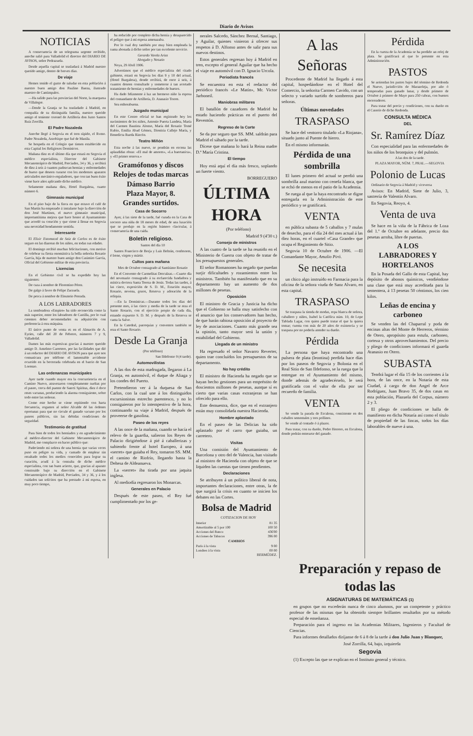Diario de Avisos
NOTICIAS
A consecuencia de un telegrama urgente recibido, anoche salió para Valladolid el director del DIARIO DE AVISOS, señor Pedrazuela.
Desde aquella capital se trasladará á Madrid nuestro querido amigo, dentro de breves días.
De viaje
Hemos tenido el gusto de saludar en esta población á nuestro buen amigo don Paulino Baeza, ilustrado maestro de Cantimpalos.
—Ha salido para las provincias del Norte, la marquesa de Villalegre.
—Desde la Granja se ha trasladado á Madrid, en compañía de su distinguida familia, nuestro querido amigo el teniente coronel de Artillería don Justo Santos Ruiz Zorrilla.
El Padre Nozaleda
Anoche llegó á Segovia en el tren rápido, el Rvmo. Padre Nozaleda, Arzobispo que fué de Manila.
Se hospeda en el Colegio que tienen establecido en esta Capital los Religiosos Dominicos.
Mañana diez es el último día que estará en Segovia el médico especialista, Director del Gabinete Mecanoterápico de Madrid, Preciados, 34 y 36, y recibirá de diez á seis á cuantos padezcan hernias y enfermedades de hueso que deseen curarse con los modernos aparatos articulados mecánico-reguladores, que con tan buen éxito viene hace años aplicando dicho médico.
Solamente mañana diez, Hotel Burgalesa, cuarto número 6.
Gimnasio municipal
En el piso bajo de la finca en que estuvo el café de San Martín ha empezado á instalarse bajo la dirección de don José Martínez, el nuevo gimnasio municipal, importantísima mejora que hace honor al Ayuntamiento que acordó su creación y que viene á llenar en Segovia una necesidad hondamente sentida.
Interesante
El Elixir Estomacal de Saiz de Carlos es de éxito seguro en las diarreas de los niños, en todas sus edades.
El domingo recibió muchas felicitaciones, con motivo de celebrar su fiesta onomástica la bella señorita Rosario García, hija de nuestro buen amigo don Casimiro García, Oficial del Gobierno militar de esta provincia.
Licencias
En el Gobierno civil se ha expedido hoy las siguientes:
De caza á nombre de Florentino Pérez.
De galgo á favor de Felipe Zarzuela.
De pesca á nombre de Eleuterio Perrada.
A LOS LABRADORES
La sembradora «Empire» ha sido reconocida como la más superior, entre los labradores de Castilla, por lo cual creemos deber recomendarles su adquisición con preferencia á otra máquina.
El único punto de venta es en el Almacén de A. Eyries, calle del 20 de Febrero, números 7 y 9, Valladolid.
Damos las más expresivas gracias á nuestro querido amigo D. Anselmo Carretero, por las facilidades que dió á un redactor del DIARIO DE AVISOS para que ayer nos comunicara por teléfono el lamentable accidente ocurrido en la becerrada celebrada en el barrio de San Lorenzo.
Las ordenanzas municipales
Ayer tarde cuando mayor era la concurriencia en el Camino Nuevo, atravesaron completamente sueltas por el paseo, cerca del puente de Sancti Spíritus, diez ó doce reses vacunas, produciendo la alarma consiguiente, sobre todo entre las señoras.
Como este hecho se viene repitiendo con harta frecuencia, rogamos al señor Alcalde dé las órdenes oportunas para que no circule el ganado vacuno por los paseos públicos, sin las debidas condiciones de seguridad.
Testimonio de gratitud
Para bien de todos los herniados y en agradecimiento al médico-director del Gabinete Mecanoterápico de Madrid, me complazco en hacer público que:
Padeciendo mi señora de una hernia que varias veces puso en peligro su vida, y cansado de emplear sin resultado todos los medios conocidos para lograr su curación, acudí á la consulta de dicho médico especialista, con tan buen acierto, que, gracias al aparato construido bajo su dirección en el Gabinete Mecanoterápico de Madrid, Preciados, 34 y 36, y á los cuidados tan solícitos que ha prestado á mi esposa, en muy poco tiempo,
ha reducido por completo dicha hernia y desaparecido el peligro que á mi esposa amenazaba.
Por lo cual doy también por muy bien empleada la suma abonada á dicho señor por tan excelente servicio.
Gerardo Varela Arias
Abogado y Notario
Noya, 29 Abril 1906.
Advertimos que el médico especialista del citado gabinete, estará en Segovia los días 9 y 10 del actual, (Hotel Burgalesa), donde recibirá, de once á seis, á cuantos deseen consultarle y someterse á tan acertado tratamiento de hernias y enfermedades de huesos.
Ha dado felizmente á luz un hermoso niño la esposa del comandante de Artillería, D. Atanasio Torres.
Sea enhorabuena.
Juzgado municipal
En este Centro oficial se han registrado hoy los nacimientos de los niños, Antonio Puerta Landeta, María del Carmen Bautista Alonso, María del Rosario Tomé Rubio, Emilia Abad Gómez, Dionisia Callejo María, y Benedicta Rueda Rincón.
Teatro Miñón
Esta noche á las nueve, se pondrán en escena las aplaudidas obras: «El mal de amores», «La huertanica», y «El primer reserva.»
Gramófonos y discos
Relojes de todas marcas
Dámaso Barrio
Plaza Mayor, 8.
Grandes surtidos.
Casa de Socorro
Ayer, á las siete de la tarde, fué curada en la Casa de socorro una niña de 18 meses de edad, de una luxación que se produjo en la región húmero clavicular, á consecuencia de una caída.
Boletín religioso.
Santos del día 10
Santos Francisco de Borja y Luis Beltrán, confesores, é Irene, virgen y mártir.
Cultos para mañana
Mes de Octubre consagrado al Santísimo Rosario
En el Convento de Carmelitas Descalzas.—Cuarto día del novenario consagrado á su esclarecida fundadora y mística doctora Santa Teresa de Jesús. Todas las tardes, á las cinco, exposición de S. D. M., Estación mayor, Rosario, novena, gozos, Reserva y adoración de la reliquia.
—En la Dominicas.—Durante todos los días del presente mes, á las cinco y media de la tarde se reza el Santo Rosario, con el ejercicio propio de cada día, estando expuesto S. D. M. y después de la Reserva se canta la Salve.
En la Catedral, parroquias y conventos también se reza el Santo Rosario.
Desde La Granja
(Por teléfono)
San Ildefonso 9 (4 tarde).
Automovilistas
A las dos de esta madrugada, llegaron á La Granja, en automóvil, el duque de Aliaga y los condes del Puerto.
Pretendieron ver á la duquesa de San Carlos, con la cual une á los distinguidos excursionistas estrecho parentesco, y no lo consiguieron por lo intempestivo de la hora, continuando su viaje á Madrid, después de proveerse de gasolina.
Paseo de los reyes
A las once de la mañana, cuando se hacía el relevo de la guardia, salieron los Reyes de Palacio dirigiéndose á pié á caballerizas y subiendo frente al hotel Europeo, á una «serret» que guiaba el Rey, tomaron SS. MM. el camino de Riofrío, llegando hasta la Dehesa de Aldeanueva.
La «serret» iba tirada por una jaquita inglesa.
Al mediodía regresaron los Monarcas.
Generales en Palacio
Después de este paseo, el Rey fué cumplimentado por los ge-
nerales Salcedo, Sánchez Bernal, Santiago, y Aguilar, quienes vinieron á ofrecer sus respetos á D. Alfonso antes de salir para sus nuevos destinos.
Estos generales regresan hoy á Madrid en tren, excepto el general Aguilar que ha hecho el viaje en automóvil con D. Ignacio Urcola.
Periodista francés
Se encuentra en esta el redactor del periódico francés «Le Matín», Mr. Victor Jarboneil.
Maniobras militares
El batallón de cazadores de Madrid ha estado haciendo prácticas en el puerto del Reventón.
Regreso de la Corte
Se da por seguro que SS. MM. saldrán para Madrid el sábado por la tarde.
Dícese que mañana lo hará la Reina madre D.ª María Cristina.
El tiempo
Hoy está aquí el día más fresco, soplando un fuerte viento.
BORREGUERO
ÚLTIMA HORA
(Por teléfono)
Madrid 9 (4'30 t.)
Consejo de ministros
A las cuatro de la tarde se ha reunido en el Ministerio de Guerra con objeto de tratar de los presupuestos generales.
El señor Romanones ha negado que puedan surjir dificultades y rozamientos entre los ministros. También ha manifestado que en su departamento hay un aumento de dos millones de pesetas.
Oposición
El ministro de Gracia y Justicia ha dicho que el Gobierno se halla muy satisfecho con el anuncio que los conservadores han hecho, de que harán rabiosa oposición al proyecto de ley de asociaciones. Cuanto más grande sea la opinión, tanto mayor será la unión y estabilidad del Gobierno.
Llegada de un ministro
Ha regresado el señor Navarro Reverter, quien trae concluídos los presupuestos de su departamento.
No hay crédito
El ministro de Hacienda ha negado que se hayan hecho gestiones para un empréstito de doscientos millones de pesetas, aunque sí es cierto que varias casas extranjeras se han ofrecido para ello.
Este demuestra, dice, que en el extranjero están muy consolidada nuestra Hacienda.
Hombre aplastado
En el paseo de las Delicias ha sido aplastado por el carro que guiaba, un carretero.
Visitas
Una comisión del Ayuntamiento de Barcelona y otro del de Valencia, han visitado al ministro de Hacienda con objeto de que se liquiden las cuentas que tienen pendientes.
Declaraciones
Se atribuyen á un político liberal de nota, importantes declaraciones, entre otras, la de que surgirá la crisis en cuanto se inicien los debates en las Cortes.
Bolsa de Madrid
COTIZACION DE HOY
| Interior | 81 35 |
| Amortizable al 5 por 100 | 100 50 |
| Acciones del Banco | 436'00 |
| Acciones de Tabacos | 396 00 |
| CAMBIOS | |
| París á la vista | 9 00 |
| Londres á la vista | 00 00 |
BERMÚDEZ.
A las Señoras
Procedente de Madrid ha llegado á esta capital, hospedándose en el Hotel del Comercio, la señorita Carmen Cavido, con un selecto y variado surtido de sombreros para señoras.
Últimas novedades
TRASPASO
Se hace del ventorro titulado «La Riojana», situado junto al Puente de hierro.
En el mismo informarán.
Pérdida de una sombrilla
El lunes primero del actual se perdió una sombrilla azul marino con cenefa blanca, que se echó de menos en el patio de la Academia.
Se ruega al que la haya encontrado se digne entregarla en la Administración de este periódico y se gratificará.
VENTA
en pública subasta de 5 caballos y 7 mulas de desecho, para el día 24 del mes actual á las diez horas, en el cuartel «Casa Grande» que ocupa el Regimiento de Sitio.
Segovia 10 de Octubre de 1906. —El Comandante Mayor, Amalio Piró.
Se necesita
un chico algo instruído en Farmacia para la oficina de la señora viuda de Sanz Alvaro, en esta capital.
TRASPASO
Se traspasa la tienda de modas, ropa blanca de señora, caballero y niños, Isabel la Católica núm. 10, de Lope Tablada Lagar, con quien puede tratar el que la quiera tomar; cuenta con más de 20 años de existencia y se traspasa por no poderla atender su dueño.
Pérdida
La persona que haya encontrado una pulsera de plata (leontina) perdida hace días por los paseos de Segovia y Bolonia en el Real Sitio de San Ildefonso, se la ruega que la entregue en el Ayuntamiento del mismo, donde además de agradecérselo, le será gratificada con el valor de ella por ser recuerdo de familia.
VENTA
Se vende la parada de Escalona, consistente en dos caballos sementales y tres pollinos.
Se vende al contado ó á plazos.
Para tratar, con su dueño, Pedro Herrero, en Escalona, donde podrán enterarse del ganado.
Pérdida
En la cuesta de la Academia se ha perdido un reloj de plata. Se gratificará al que lo presente en esta Administración.
PASTOS
Se arriendan los pastos bajos del término de Redonda el Nuevo, jurisdicción de Marazoleja, por año ó temporadas para ganado lanar, y desde primero de Octubre á primero de Mayo para 250 cabras, con buenos encerraderos.
Para tratar del precio y condiciones, con su dueño en el Caserío de dicho Redonda.
CONSULTA MÉDICA
DEL
Sr. Ramírez Díaz
Con especialidad para las enfermedades de los niños de los bronquios y del pulmón.
A las dos de la tarde.
PLAZA MAYOR, NÚM. 7, PRAL.—SEGOVIA
Polonio de Lucas
Ordinario de Segovia á Madrid y viceversa
Avisos: En Madrid, Siete de Julio, 3, sastrería de Valentín Alvaro.
En Segovia, Reoyo, 4.
Venta de uva
Se hace en la viña de la Fábrica de Loza del 1.º de Octubre en adelante, precio dos pesetas arroba, libre de puertas.
A LOS
LABRADORES Y HORTELANOS
En la Posada del Gallo de esta Capital, hay depósito de abonos químicos, vendiéndose una clase que está muy acreditada para la sementera, á 13 pesetas 50 céntimos, los cien kilos.
Leñas de encina y carboneo
Se venden las del Chaparral y poda de encinas altas del Monte de Herreros, término de Otero, apropósito para estufa, carboneo, corteza y otros aprovechamientos. Del precio y pliego de condiciones informará el guarda Atanasio en Otero.
SUBASTA
Tendrá lugar el día 15 de los corrientes á la hora, de las once, en la Notaría de esta Ciudad, á cargo de don Angel de Arce Rodríguez, Juan Bravo 35, de dos casas en esta población, Plazuela del Corpus, número 2 y 3.
El pliego de condiciones se halla de manifiesto en dicha Notaría así como el título de propiedad de las fincas, todos los días laborables de nueve á una.
Preparación y repaso de todas las
ASIGNATURAS DE MATEMÁTICAS (1)
en grupos que no excederán nunca de cinco alumnos, por un competente y práctico profesor de las mismas que ha obtenido siempre brillantes resultados por su método especial de enseñanza.
Preparación para el ingreso en las Academias Militares, Ingenieros y Facultad de Ciencias.
Para informes detallados diríjanse de 6 á 8 de la tarde á don Julio Juan y Blanquer,
José Zorrilla, 64, bajo, izquierda
Segovia
(1) Excepto las que se explican en el Instituto general y técnico.